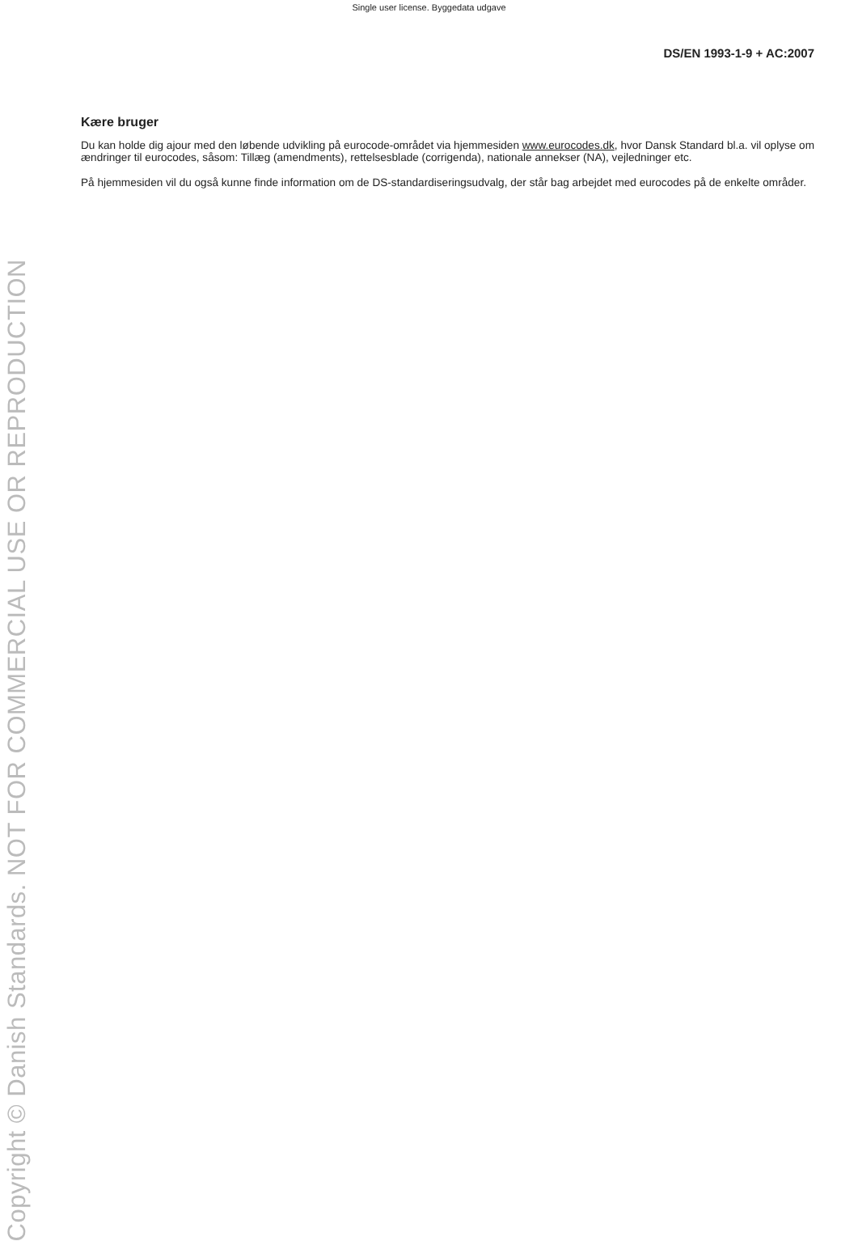Single user license. Byggedata udgave
DS/EN 1993-1-9 + AC:2007
Copyright © Danish Standards. NOT FOR COMMERCIAL USE OR REPRODUCTION
Kære bruger
Du kan holde dig ajour med den løbende udvikling på eurocode-området via hjemmesiden www.eurocodes.dk, hvor Dansk Standard bl.a. vil oplyse om ændringer til eurocodes, såsom: Tillæg (amendments), rettelsesblade (corrigenda), nationale annekser (NA), vejledninger etc.
På hjemmesiden vil du også kunne finde information om de DS-standardiseringsudvalg, der står bag arbejdet med eurocodes på de enkelte områder.